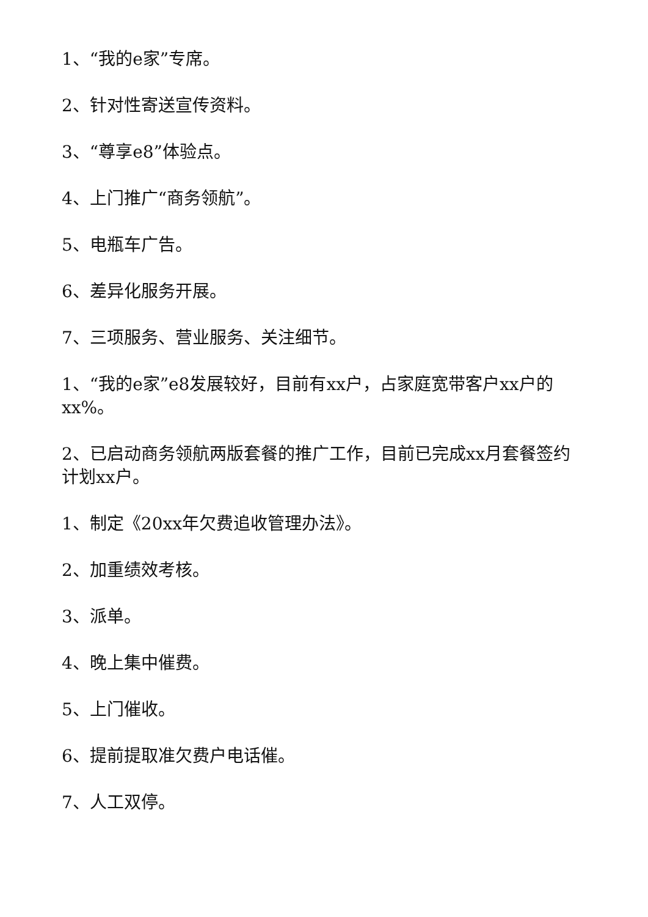1、“我的e家”专席。
2、针对性寄送宣传资料。
3、“尊享e8”体验点。
4、上门推广“商务领航”。
5、电瓶车广告。
6、差异化服务开展。
7、三项服务、营业服务、关注细节。
1、“我的e家”e8发展较好，目前有xx户，占家庭宽带客户xx户的xx%。
2、已启动商务领航两版套餐的推广工作，目前已完成xx月套餐签约计划xx户。
1、制定《20xx年欠费追收管理办法》。
2、加重绩效考核。
3、派单。
4、晚上集中催费。
5、上门催收。
6、提前提取准欠费户电话催。
7、人工双停。